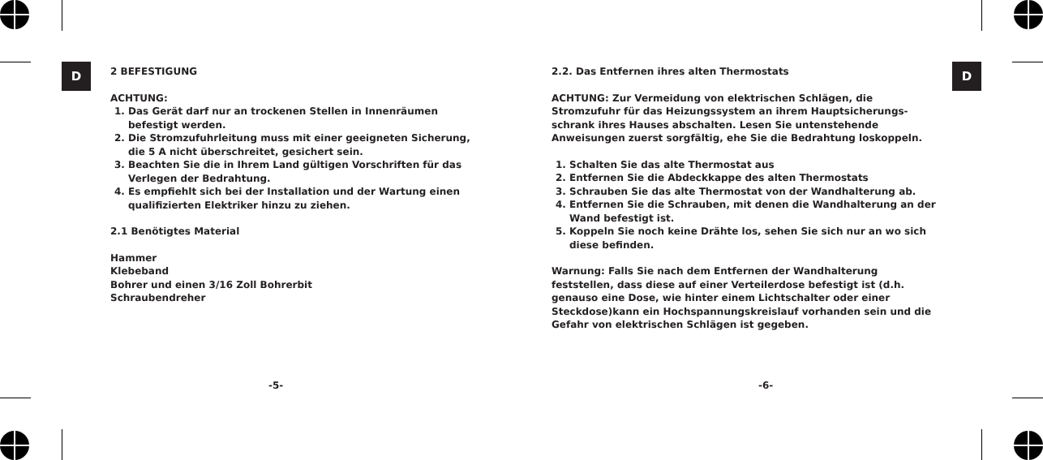D D
2 BEFESTIGUNG
ACHTUNG:
1. Das Gerät darf nur an trockenen Stellen in Innenräumen befestigt werden.
2. Die Stromzufuhrleitung muss mit einer geeigneten Sicherung, die 5 A nicht überschreitet, gesichert sein.
3. Beachten Sie die in Ihrem Land gültigen Vorschriften für das Verlegen der Bedrahtung.
4. Es empfiehlt sich bei der Installation und der Wartung einen qualifizierten Elektriker hinzu zu ziehen.
2.1 Benötigtes Material
Hammer
Klebeband
Bohrer und einen 3/16 Zoll Bohrerbit
Schraubendreher
2.2. Das Entfernen ihres alten Thermostats
ACHTUNG: Zur Vermeidung von elektrischen Schlägen, die Stromzufuhr für das Heizungssystem an ihrem Hauptsicherungs-schrank ihres Hauses abschalten. Lesen Sie untenstehende Anweisungen zuerst sorgfältig, ehe Sie die Bedrahtung loskoppeln.
1. Schalten Sie das alte Thermostat aus
2. Entfernen Sie die Abdeckkappe des alten Thermostats
3. Schrauben Sie das alte Thermostat von der Wandhalterung ab.
4. Entfernen Sie die Schrauben, mit denen die Wandhalterung an der Wand befestigt ist.
5. Koppeln Sie noch keine Drähte los, sehen Sie sich nur an wo sich diese befinden.
Warnung: Falls Sie nach dem Entfernen der Wandhalterung feststellen, dass diese auf einer Verteilerdose befestigt ist (d.h. genauso eine Dose, wie hinter einem Lichtschalter oder einer Steckdose)kann ein Hochspannungskreislauf vorhanden sein und die Gefahr von elektrischen Schlägen ist gegeben.
-5- -6-